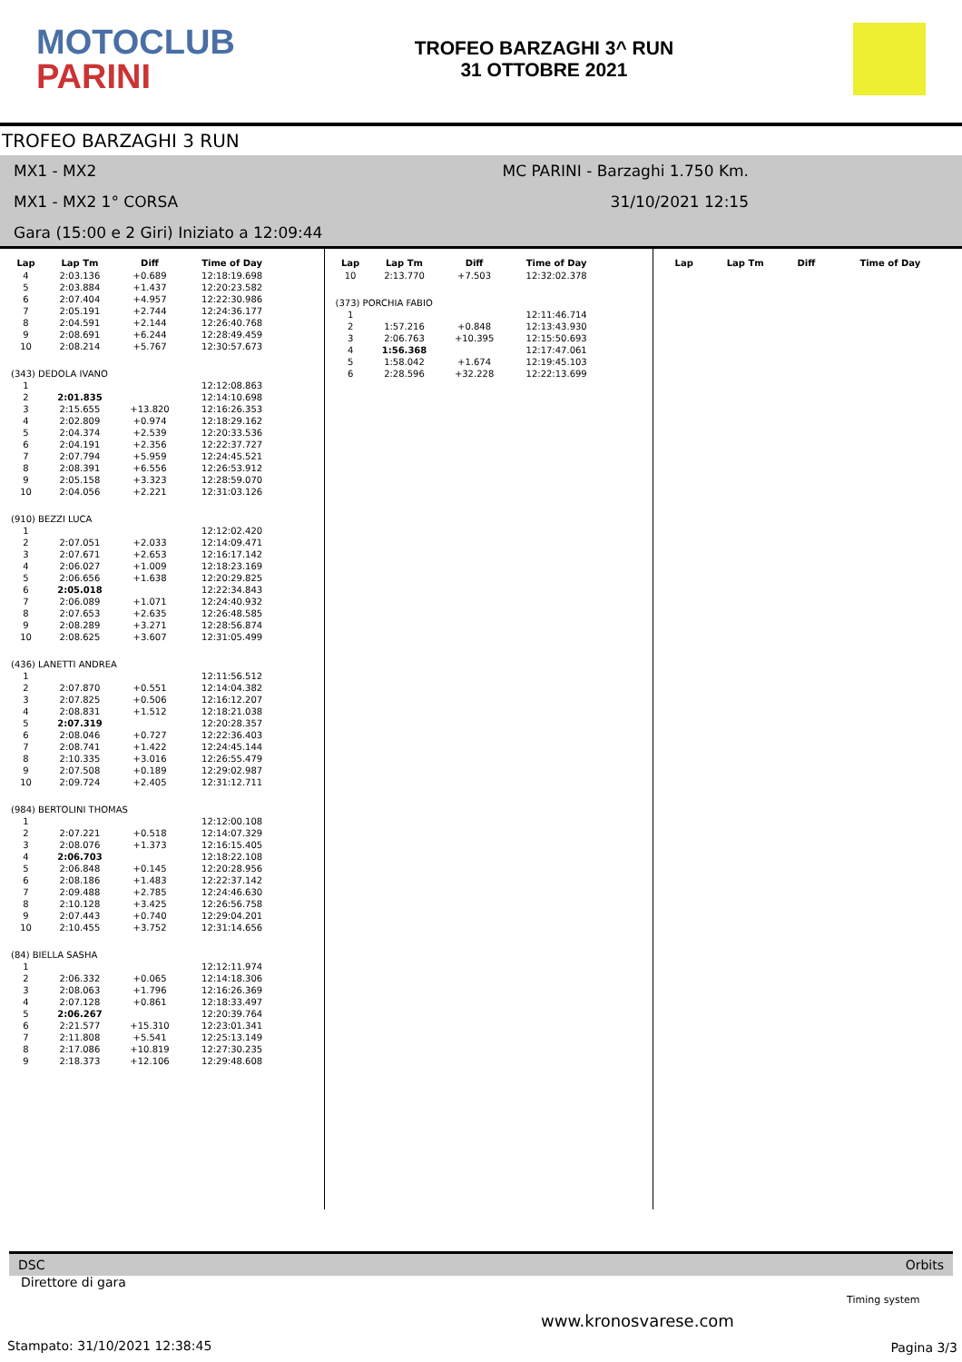MOTOCLUB
PARINI
TROFEO BARZAGHI 3^ RUN
31 OTTOBRE 2021
TROFEO BARZAGHI 3 RUN
MX1 - MX2 MC PARINI - Barzaghi 1.750 Km.
MX1 - MX2 1° CORSA 31/10/2021 12:15
Gara (15:00 e 2 Giri) Iniziato a 12:09:44
| Lap | Lap Tm | Diff | Time of Day |
| --- | --- | --- | --- |
| 4 | 2:03.136 | +0.689 | 12:18:19.698 |
| 5 | 2:03.884 | +1.437 | 12:20:23.582 |
| 6 | 2:07.404 | +4.957 | 12:22:30.986 |
| 7 | 2:05.191 | +2.744 | 12:24:36.177 |
| 8 | 2:04.591 | +2.144 | 12:26:40.768 |
| 9 | 2:08.691 | +6.244 | 12:28:49.459 |
| 10 | 2:08.214 | +5.767 | 12:30:57.673 |
| (343) DEDOLA IVANO | | | |
| 1 | | | 12:12:08.863 |
| 2 | 2:01.835 | | 12:14:10.698 |
| 3 | 2:15.655 | +13.820 | 12:16:26.353 |
| 4 | 2:02.809 | +0.974 | 12:18:29.162 |
| 5 | 2:04.374 | +2.539 | 12:20:33.536 |
| 6 | 2:04.191 | +2.356 | 12:22:37.727 |
| 7 | 2:07.794 | +5.959 | 12:24:45.521 |
| 8 | 2:08.391 | +6.556 | 12:26:53.912 |
| 9 | 2:05.158 | +3.323 | 12:28:59.070 |
| 10 | 2:04.056 | +2.221 | 12:31:03.126 |
| (910) BEZZI LUCA | | | |
| 1 | | | 12:12:02.420 |
| 2 | 2:07.051 | +2.033 | 12:14:09.471 |
| 3 | 2:07.671 | +2.653 | 12:16:17.142 |
| 4 | 2:06.027 | +1.009 | 12:18:23.169 |
| 5 | 2:06.656 | +1.638 | 12:20:29.825 |
| 6 | 2:05.018 | | 12:22:34.843 |
| 7 | 2:06.089 | +1.071 | 12:24:40.932 |
| 8 | 2:07.653 | +2.635 | 12:26:48.585 |
| 9 | 2:08.289 | +3.271 | 12:28:56.874 |
| 10 | 2:08.625 | +3.607 | 12:31:05.499 |
| (436) LANETTI ANDREA | | | |
| 1 | | | 12:11:56.512 |
| 2 | 2:07.870 | +0.551 | 12:14:04.382 |
| 3 | 2:07.825 | +0.506 | 12:16:12.207 |
| 4 | 2:08.831 | +1.512 | 12:18:21.038 |
| 5 | 2:07.319 | | 12:20:28.357 |
| 6 | 2:08.046 | +0.727 | 12:22:36.403 |
| 7 | 2:08.741 | +1.422 | 12:24:45.144 |
| 8 | 2:10.335 | +3.016 | 12:26:55.479 |
| 9 | 2:07.508 | +0.189 | 12:29:02.987 |
| 10 | 2:09.724 | +2.405 | 12:31:12.711 |
| (984) BERTOLINI THOMAS | | | |
| 1 | | | 12:12:00.108 |
| 2 | 2:07.221 | +0.518 | 12:14:07.329 |
| 3 | 2:08.076 | +1.373 | 12:16:15.405 |
| 4 | 2:06.703 | | 12:18:22.108 |
| 5 | 2:06.848 | +0.145 | 12:20:28.956 |
| 6 | 2:08.186 | +1.483 | 12:22:37.142 |
| 7 | 2:09.488 | +2.785 | 12:24:46.630 |
| 8 | 2:10.128 | +3.425 | 12:26:56.758 |
| 9 | 2:07.443 | +0.740 | 12:29:04.201 |
| 10 | 2:10.455 | +3.752 | 12:31:14.656 |
| (84) BIELLA SASHA | | | |
| 1 | | | 12:12:11.974 |
| 2 | 2:06.332 | +0.065 | 12:14:18.306 |
| 3 | 2:08.063 | +1.796 | 12:16:26.369 |
| 4 | 2:07.128 | +0.861 | 12:18:33.497 |
| 5 | 2:06.267 | | 12:20:39.764 |
| 6 | 2:21.577 | +15.310 | 12:23:01.341 |
| 7 | 2:11.808 | +5.541 | 12:25:13.149 |
| 8 | 2:17.086 | +10.819 | 12:27:30.235 |
| 9 | 2:18.373 | +12.106 | 12:29:48.608 |
| Lap | Lap Tm | Diff | Time of Day |
| --- | --- | --- | --- |
| 10 | 2:13.770 | +7.503 | 12:32:02.378 |
| (373) PORCHIA FABIO | | | |
| 1 | | | 12:11:46.714 |
| 2 | 1:57.216 | +0.848 | 12:13:43.930 |
| 3 | 2:06.763 | +10.395 | 12:15:50.693 |
| 4 | 1:56.368 | | 12:17:47.061 |
| 5 | 1:58.042 | +1.674 | 12:19:45.103 |
| 6 | 2:28.596 | +32.228 | 12:22:13.699 |
| Lap | Lap Tm | Diff | Time of Day |
| --- | --- | --- | --- |
DSC Orbits
Direttore di gara
www.kronosvarese.com
Timing system
Stampato: 31/10/2021 12:38:45 Pagina 3/3